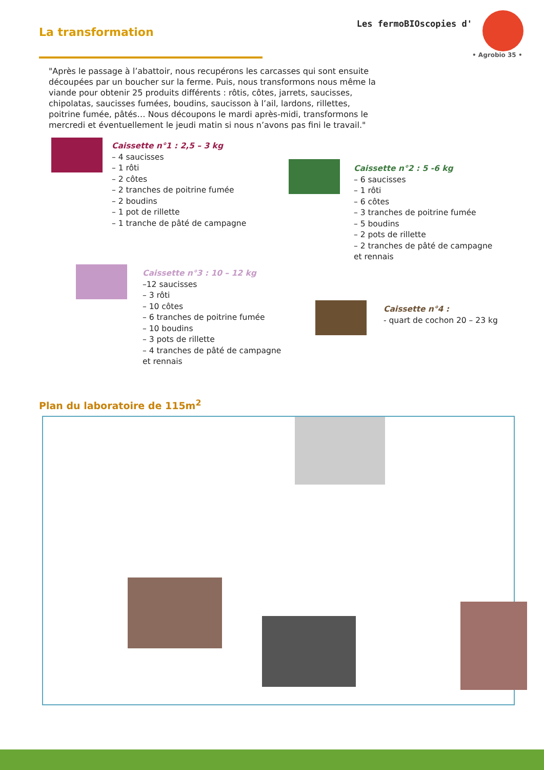La transformation
Les fermoBIOscopies d'
• Agrobio 35 •
"Après le passage à l’abattoir, nous recupérons les carcasses qui sont ensuite découpées par un boucher sur la ferme. Puis, nous transformons nous même la viande pour obtenir 25 produits différents : rôtis, côtes, jarrets, saucisses, chipolatas, saucisses fumées, boudins, saucisson à l’ail, lardons, rillettes, poitrine fumée, pâtés… Nous découpons le mardi après-midi, transformons le mercredi et éventuellement le jeudi matin si nous n’avons pas fini le travail."
Caissette n°1 : 2,5 – 3 kg
– 4 saucisses
– 1 rôti
– 2 côtes
– 2 tranches de poitrine fumée
– 2 boudins
– 1 pot de rillette
– 1 tranche de pâté de campagne
Caissette n°2 : 5 -6 kg
– 6 saucisses
– 1 rôti
– 6 côtes
– 3 tranches de poitrine fumée
– 5 boudins
– 2 pots de rillette
– 2 tranches de pâté de campagne
et rennais
Caissette n°3 : 10 – 12 kg
–12 saucisses
– 3 rôti
– 10 côtes
– 6 tranches de poitrine fumée
– 10 boudins
– 3 pots de rillette
– 4 tranches de pâté de campagne
et rennais
Caissette n°4 :
- quart de cochon 20 – 23 kg
Plan du laboratoire de 115m<sup>2</sup>